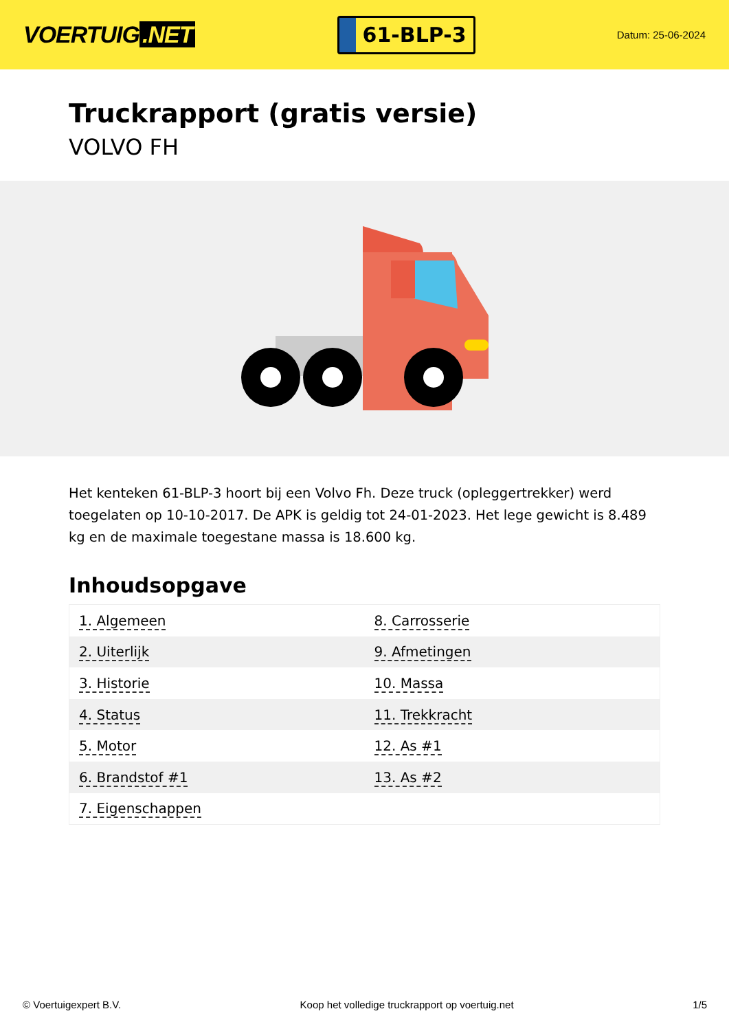VOERTUIG.NET
61-BLP-3
Datum: 25-06-2024
Truckrapport (gratis versie)
VOLVO FH
Het kenteken 61-BLP-3 hoort bij een Volvo Fh. Deze truck (opleggertrekker) werd toegelaten op 10-10-2017. De APK is geldig tot 24-01-2023. Het lege gewicht is 8.489 kg en de maximale toegestane massa is 18.600 kg.
Inhoudsopgave
| 1. Algemeen | 8. Carrosserie |
| 2. Uiterlijk | 9. Afmetingen |
| 3. Historie | 10. Massa |
| 4. Status | 11. Trekkracht |
| 5. Motor | 12. As #1 |
| 6. Brandstof #1 | 13. As #2 |
| 7. Eigenschappen | |
© Voertuigexpert B.V. Koop het volledige truckrapport op voertuig.net 1/5